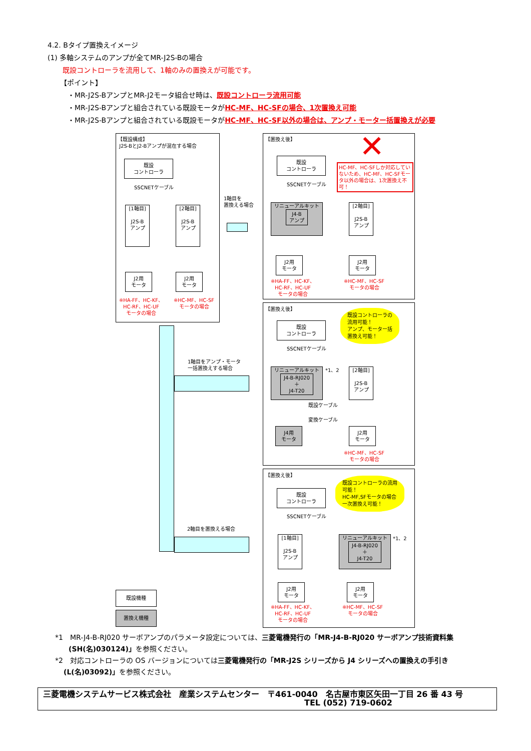4.2. Bタイプ置換えイメージ
(1) 多軸システムのアンプが全てMR-J2S-Bの場合
既設コントローラを流用して、1軸のみの置換えが可能です。
【ポイント】
・MR-J2S-BアンプとMR-J2モータ組合せ時は、既設コントローラ流用可能
・MR-J2S-Bアンプと組合されている既設モータがHC-MF、HC-SFの場合、1次置換え可能
・MR-J2S-Bアンプと組合されている既設モータがHC-MF、HC-SF以外の場合は、アンプ・モーター括置換えが必要
【既設構成】
J2S-BとJ2-Bアンプが混在する場合
既設
コントローラ
SSCNETケーブル
[1軸目]
J2S-B
アンプ
[2軸目]
J2S-B
アンプ
J2用
モータ
J2用
モータ
※HA-FF、HC-KF、HC-RF、HC-UF
モータの場合
※HC-MF、HC-SF
モータの場合
1軸目を
置換える場合
1軸目をアンプ・モータ一括置換えする場合
2軸目を置換える場合
【置換え後】 ✕
既設
コントローラ
HC-MF、HC-SFしか対応していないため、HC-MF、HC-SFモータ以外の場合は、1次置換え不可！
SSCNETケーブル
リニューアルキット
J4-B
アンプ
[2軸目]
J2S-B
アンプ
J2用
モータ
J2用
モータ
※HA-FF、HC-KF、HC-RF、HC-UF
モータの場合
※HC-MF、HC-SF
モータの場合
【置換え後】
既設
コントローラ
既設コントローラの
流用可能！
アンプ、モーター括
置換え可能！
SSCNETケーブル
リニューアルキット
J4-B-RJ020
＋
J4-T20
*1、2
[2軸目]
J2S-B
アンプ
既設ケーブル
変換ケーブル
J4用
モータ
J2用
モータ
※HC-MF、HC-SF
モータの場合
【置換え後】
既設
コントローラ
既設コントローラの流用
可能！
HC-MF,SFモータの場合
一次置換え可能！
SSCNETケーブル
[1軸目]
J2S-B
アンプ
リニューアルキット
J4-B-RJ020
＋
J4-T20
*1、2
J2用
モータ
J2用
モータ
※HA-FF、HC-KF、HC-RF、HC-UF
モータの場合
※HC-MF、HC-SF
モータの場合
既設機種
置換え機種
*1　MR-J4-B-RJ020 サーボアンプのパラメータ設定については、三菱電機発行の「MR-J4-B-RJ020 サーボアンプ技術資料集
(SH(名)030124)」を参照ください。
*2　対応コントローラの OS バージョンについては三菱電機発行の「MR-J2S シリーズから J4 シリーズへの置換えの手引き
(L(名)03092)」を参照ください。
三菱電機システムサービス株式会社　産業システムセンター　〒461-0040　名古屋市東区矢田一丁目 26 番 43 号
TEL (052) 719-0602